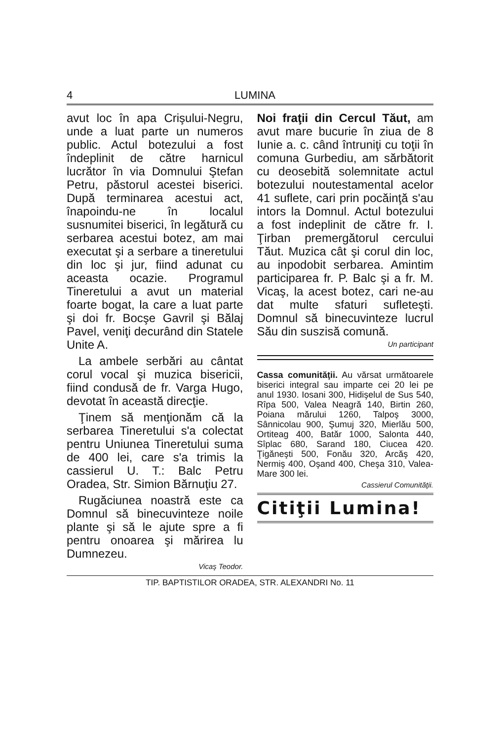4 LUMINA
avut loc în apa Crişului-Negru, unde a luat parte un numeros public. Actul botezului a fost îndeplinit de către harnicul lucrător în via Domnului Ştefan Petru, păstorul acestei biserici. După terminarea acestui act, înapoindu-ne în localul susnumitei biserici, în legătură cu serbarea acestui botez, am mai executat şi a serbare a tineretului din loc şi jur, fiind adunat cu aceasta ocazie. Programul Tineretului a avut un material foarte bogat, la care a luat parte şi doi fr. Bocşe Gavril şi Bălaj Pavel, veniţi decurând din Statele Unite A.
La ambele serbări au cântat corul vocal şi muzica bisericii, fiind condusă de fr. Varga Hugo, devotat în această direcţie.
Ţinem să menţionăm că la serbarea Tineretului s'a colectat pentru Uniunea Tineretului suma de 400 lei, care s'a trimis la cassierul U. T.: Balc Petru Oradea, Str. Simion Bărnuţiu 27.
Rugăciunea noastră este ca Domnul să binecuvinteze noile plante şi să le ajute spre a fi pentru onoarea şi mărirea lu Dumnezeu.
Vicaş Teodor.
Noi fraţii din Cercul Tăut, am avut mare bucurie în ziua de 8 Iunie a. c. când întruniţi cu toţii în comuna Gurbediu, am sărbătorit cu deosebită solemnitate actul botezului noutestamental acelor 41 suflete, cari prin pocăinţă s'au intors la Domnul. Actul botezului a fost indeplinit de către fr. I. Ţirban premergătorul cercului Tăut. Muzica cât şi corul din loc, au inpodobit serbarea. Amintim participarea fr. P. Balc şi a fr. M. Vicaş, la acest botez, cari ne-au dat multe sfaturi sufleteşti. Domnul să binecuvinteze lucrul Său din suszisă comună.
Un participant
Cassa comunităţii. Au vărsat următoarele biserici integral sau imparte cei 20 lei pe anul 1930. Iosani 300, Hidişelul de Sus 540, Rîpa 500, Valea Neagră 140, Birtin 260, Poiana mărului 1260, Talpoş 3000, Sânnicolau 900, Şumuj 320, Mierlău 500, Ortiteag 400, Batăr 1000, Salonta 440, Sîplac 680, Sarand 180, Ciucea 420. Ţigăneşti 500, Fonău 320, Arcăş 420, Nermiş 400, Oşand 400, Cheşa 310, Valea-Mare 300 lei.
Cassierul Comunităţii.
Citiţii Lumina!
TIP. BAPTISTILOR ORADEA, STR. ALEXANDRI No. 11